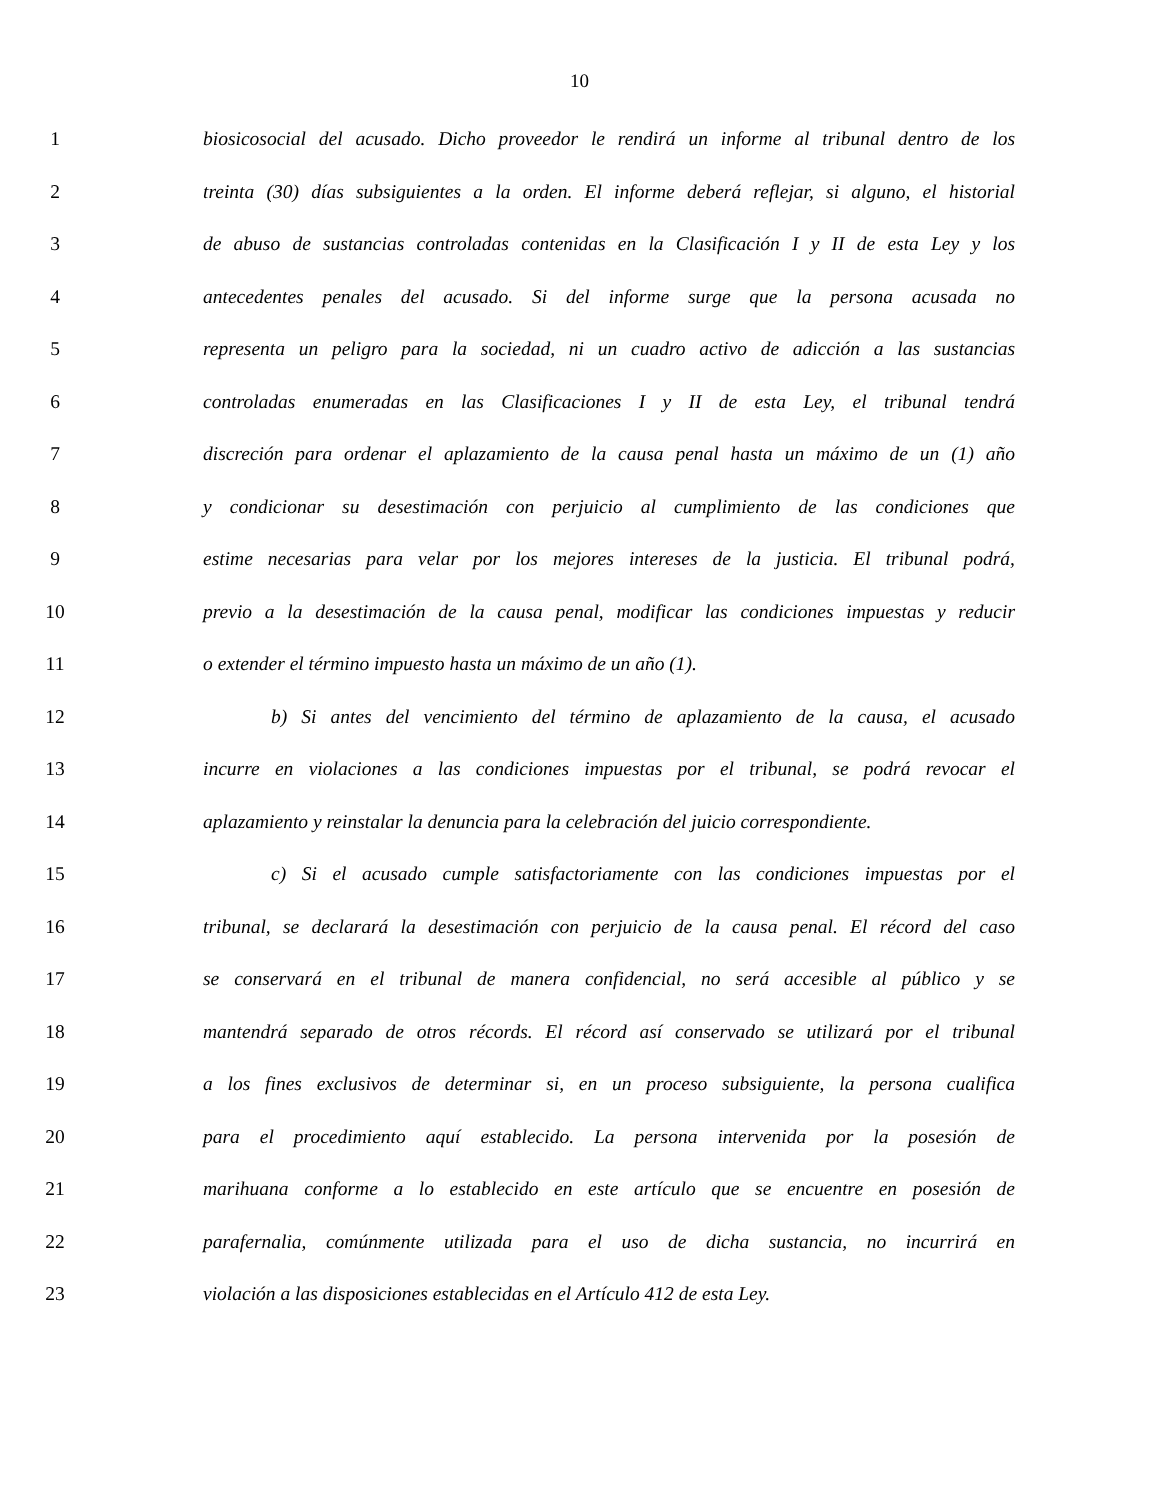10
1 biosicosocial del acusado. Dicho proveedor le rendirá un informe al tribunal dentro de los
2 treinta (30) días subsiguientes a la orden. El informe deberá reflejar, si alguno, el historial
3 de abuso de sustancias controladas contenidas en la Clasificación I y II de esta Ley y los
4 antecedentes penales del acusado. Si del informe surge que la persona acusada no
5 representa un peligro para la sociedad, ni un cuadro activo de adicción a las sustancias
6 controladas enumeradas en las Clasificaciones I y II de esta Ley, el tribunal tendrá
7 discreción para ordenar el aplazamiento de la causa penal hasta un máximo de un (1) año
8 y condicionar su desestimación con perjuicio al cumplimiento de las condiciones que
9 estime necesarias para velar por los mejores intereses de la justicia. El tribunal podrá,
10 previo a la desestimación de la causa penal, modificar las condiciones impuestas y reducir
11 o extender el término impuesto hasta un máximo de un año (1).
12 b) Si antes del vencimiento del término de aplazamiento de la causa, el acusado
13 incurre en violaciones a las condiciones impuestas por el tribunal, se podrá revocar el
14 aplazamiento y reinstalar la denuncia para la celebración del juicio correspondiente.
15 c) Si el acusado cumple satisfactoriamente con las condiciones impuestas por el
16 tribunal, se declarará la desestimación con perjuicio de la causa penal. El récord del caso
17 se conservará en el tribunal de manera confidencial, no será accesible al público y se
18 mantendrá separado de otros récords. El récord así conservado se utilizará por el tribunal
19 a los fines exclusivos de determinar si, en un proceso subsiguiente, la persona cualifica
20 para el procedimiento aquí establecido. La persona intervenida por la posesión de
21 marihuana conforme a lo establecido en este artículo que se encuentre en posesión de
22 parafernalia, comúnmente utilizada para el uso de dicha sustancia, no incurrirá en
23 violación a las disposiciones establecidas en el Artículo 412 de esta Ley.